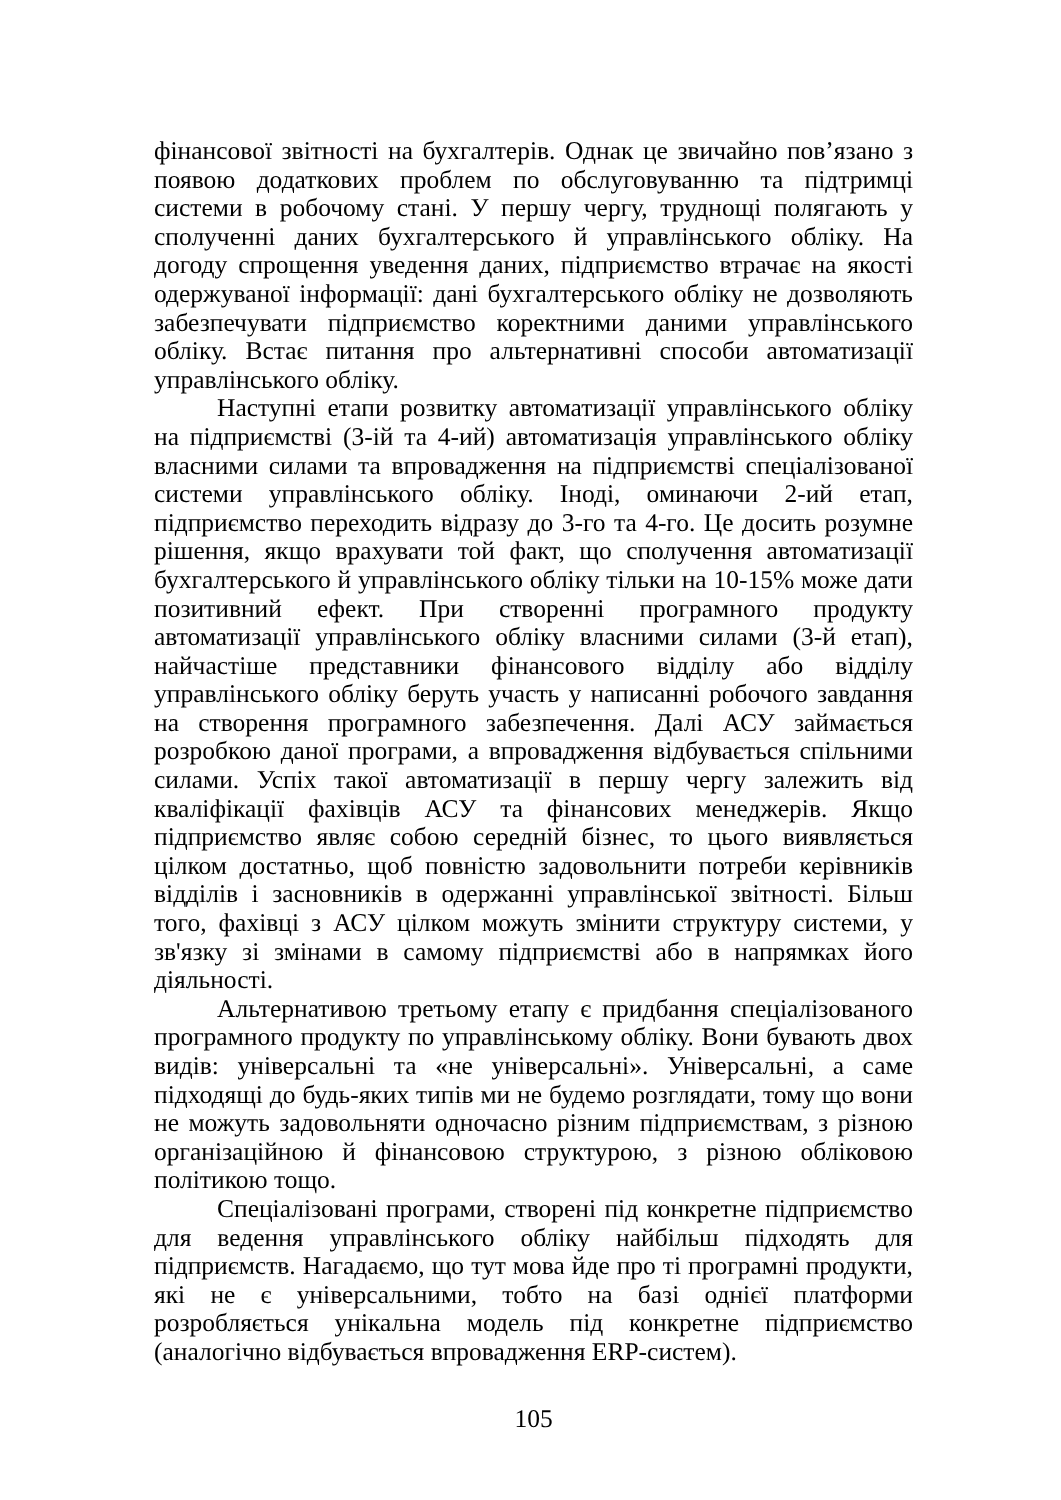фінансової звітності на бухгалтерів. Однак це звичайно пов’язано з появою додаткових проблем по обслуговуванню та підтримці системи в робочому стані. У першу чергу, труднощі полягають у сполученні даних бухгалтерського й управлінського обліку. На догоду спрощення уведення даних, підприємство втрачає на якості одержуваної інформації: дані бухгалтерського обліку не дозволяють забезпечувати підприємство коректними даними управлінського обліку. Встає питання про альтернативні способи автоматизації управлінського обліку.
Наступні етапи розвитку автоматизації управлінського обліку на підприємстві (3-ій та 4-ий) автоматизація управлінського обліку власними силами та впровадження на підприємстві спеціалізованої системи управлінського обліку. Іноді, оминаючи 2-ий етап, підприємство переходить відразу до 3-го та 4-го. Це досить розумне рішення, якщо врахувати той факт, що сполучення автоматизації бухгалтерського й управлінського обліку тільки на 10-15% може дати позитивний ефект. При створенні програмного продукту автоматизації управлінського обліку власними силами (3-й етап), найчастіше представники фінансового відділу або відділу управлінського обліку беруть участь у написанні робочого завдання на створення програмного забезпечення. Далі АСУ займається розробкою даної програми, а впровадження відбувається спільними силами. Успіх такої автоматизації в першу чергу залежить від кваліфікації фахівців АСУ та фінансових менеджерів. Якщо підприємство являє собою середній бізнес, то цього виявляється цілком достатньо, щоб повністю задовольнити потреби керівників відділів і засновників в одержанні управлінської звітності. Більш того, фахівці з АСУ цілком можуть змінити структуру системи, у зв'язку зі змінами в самому підприємстві або в напрямках його діяльності.
Альтернативою третьому етапу є придбання спеціалізованого програмного продукту по управлінському обліку. Вони бувають двох видів: універсальні та «не універсальні». Універсальні, а саме підходящі до будь-яких типів ми не будемо розглядати, тому що вони не можуть задовольняти одночасно різним підприємствам, з різною організаційною й фінансовою структурою, з різною обліковою політикою тощо.
Спеціалізовані програми, створені під конкретне підприємство для ведення управлінського обліку найбільш підходять для підприємств. Нагадаємо, що тут мова йде про ті програмні продукти, які не є універсальними, тобто на базі однієї платформи розробляється унікальна модель під конкретне підприємство (аналогічно відбувається впровадження ERP-систем).
105